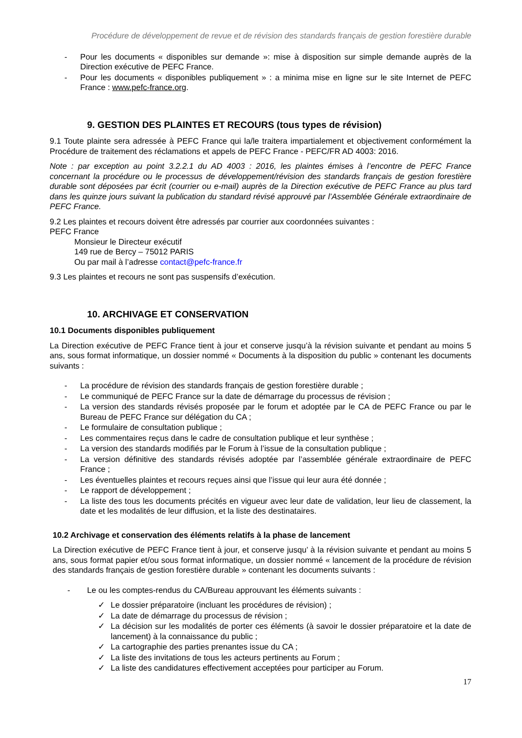Procédure de développement de revue et de révision des standards français de gestion forestière durable
- Pour les documents « disponibles sur demande »: mise à disposition sur simple demande auprès de la Direction exécutive de PEFC France.
- Pour les documents « disponibles publiquement » : a minima mise en ligne sur le site Internet de PEFC France : www.pefc-france.org.
9. GESTION DES PLAINTES ET RECOURS (tous types de révision)
9.1 Toute plainte sera adressée à PEFC France qui la/le traitera impartialement et objectivement conformément la Procédure de traitement des réclamations et appels de PEFC France - PEFC/FR AD 4003: 2016.
Note : par exception au point 3.2.2.1 du AD 4003 : 2016, les plaintes émises à l’encontre de PEFC France concernant la procédure ou le processus de développement/révision des standards français de gestion forestière durable sont déposées par écrit (courrier ou e-mail) auprès de la Direction exécutive de PEFC France au plus tard dans les quinze jours suivant la publication du standard révisé approuvé par l’Assemblée Générale extraordinaire de PEFC France.
9.2 Les plaintes et recours doivent être adressés par courrier aux coordonnées suivantes :
PEFC France
Monsieur le Directeur exécutif
149 rue de Bercy – 75012 PARIS
Ou par mail à l’adresse contact@pefc-france.fr
9.3 Les plaintes et recours ne sont pas suspensifs d’exécution.
10. ARCHIVAGE ET CONSERVATION
10.1 Documents disponibles publiquement
La Direction exécutive de PEFC France tient à jour et conserve jusqu’à la révision suivante et pendant au moins 5 ans, sous format informatique, un dossier nommé « Documents à la disposition du public » contenant les documents suivants :
- La procédure de révision des standards français de gestion forestière durable ;
- Le communiqué de PEFC France sur la date de démarrage du processus de révision ;
- La version des standards révisés proposée par le forum et adoptée par le CA de PEFC France ou par le Bureau de PEFC France sur délégation du CA ;
- Le formulaire de consultation publique ;
- Les commentaires reçus dans le cadre de consultation publique et leur synthèse ;
- La version des standards modifiés par le Forum à l’issue de la consultation publique ;
- La version définitive des standards révisés adoptée par l’assemblée générale extraordinaire de PEFC France ;
- Les éventuelles plaintes et recours reçues ainsi que l’issue qui leur aura été donnée ;
- Le rapport de développement ;
- La liste des tous les documents précités en vigueur avec leur date de validation, leur lieu de classement, la date et les modalités de leur diffusion, et la liste des destinataires.
10.2 Archivage et conservation des éléments relatifs à la phase de lancement
La Direction exécutive de PEFC France tient à jour, et conserve jusqu’ à la révision suivante et pendant au moins 5 ans, sous format papier et/ou sous format informatique, un dossier nommé « lancement de la procédure de révision des standards français de gestion forestière durable » contenant les documents suivants :
- Le ou les comptes-rendus du CA/Bureau approuvant les éléments suivants :
✓ Le dossier préparatoire (incluant les procédures de révision) ;
✓ La date de démarrage du processus de révision ;
✓ La décision sur les modalités de porter ces éléments (à savoir le dossier préparatoire et la date de lancement) à la connaissance du public ;
✓ La cartographie des parties prenantes issue du CA ;
✓ La liste des invitations de tous les acteurs pertinents au Forum ;
✓ La liste des candidatures effectivement acceptées pour participer au Forum.
17